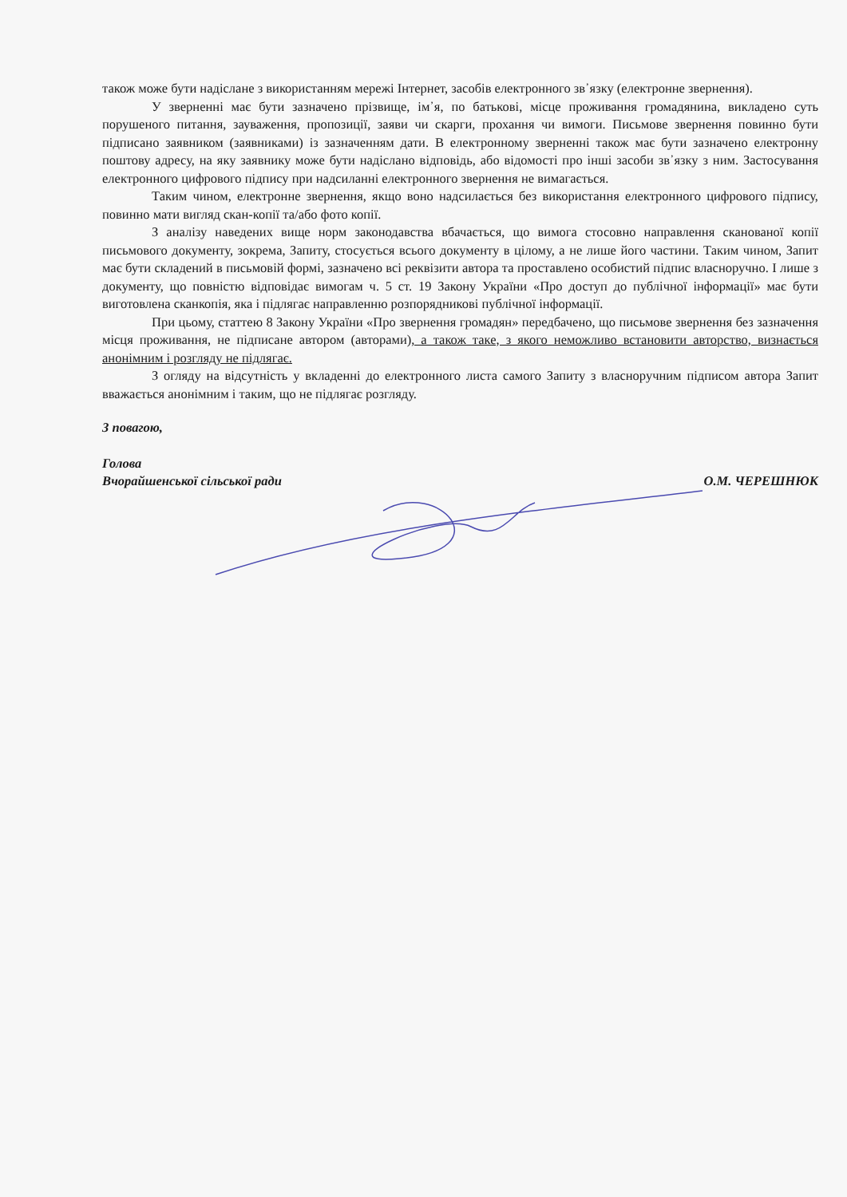також може бути надіслане з використанням мережі Інтернет, засобів електронного зв᾿язку (електронне звернення).
У зверненні має бути зазначено прізвище, ім᾿я, по батькові, місце проживання громадянина, викладено суть порушеного питання, зауваження, пропозиції, заяви чи скарги, прохання чи вимоги. Письмове звернення повинно бути підписано заявником (заявниками) із зазначенням дати. В електронному зверненні також має бути зазначено електронну поштову адресу, на яку заявнику може бути надіслано відповідь, або відомості про інші засоби зв᾿язку з ним. Застосування електронного цифрового підпису при надсиланні електронного звернення не вимагається.
Таким чином, електронне звернення, якщо воно надсилається без використання електронного цифрового підпису, повинно мати вигляд скан-копії та/або фото копії.
З аналізу наведених вище норм законодавства вбачається, що вимога стосовно направлення сканованої копії письмового документу, зокрема, Запиту, стосується всього документу в цілому, а не лише його частини. Таким чином, Запит має бути складений в письмовій формі, зазначено всі реквізити автора та проставлено особистий підпис власноручно. І лише з документу, що повністю відповідає вимогам ч. 5 ст. 19 Закону України «Про доступ до публічної інформації» має бути виготовлена сканкопія, яка і підлягає направленню розпорядникові публічної інформації.
При цьому, статтею 8 Закону України «Про звернення громадян» передбачено, що письмове звернення без зазначення місця проживання, не підписане автором (авторами), а також таке, з якого неможливо встановити авторство, визнається анонімним і розгляду не підлягає.
З огляду на відсутність у вкладенні до електронного листа самого Запиту з власноручним підписом автора Запит вважається анонімним і таким, що не підлягає розгляду.
З повагою,
Голова
Вчорайшенської сільської ради О.М. ЧЕРЕШНЮК